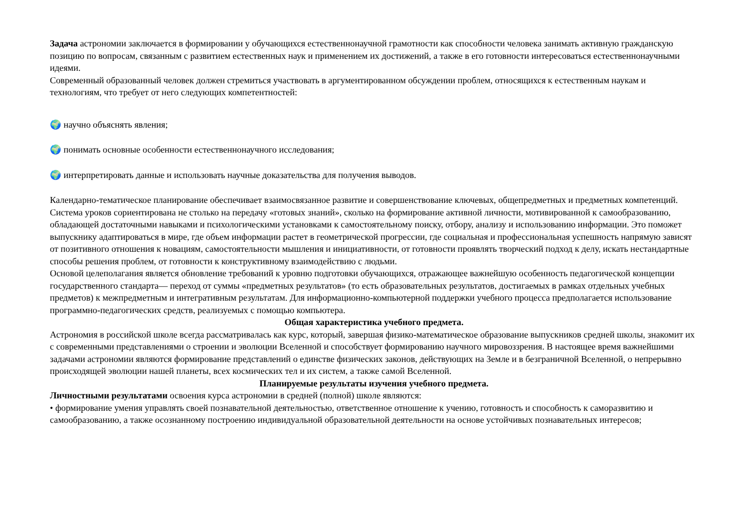Задача астрономии заключается в формировании у обучающихся естественнонаучной грамотности как способности человека занимать активную гражданскую позицию по вопросам, связанным с развитием естественных наук и применением их достижений, а также в его готовности интересоваться естественнонаучными идеями.
Современный образованный человек должен стремиться участвовать в аргументированном обсуждении проблем, относящихся к естественным наукам и технологиям, что требует от него следующих компетентностей:
🌍 научно объяснять явления;
🌍 понимать основные особенности естественнонаучного исследования;
🌍 интерпретировать данные и использовать научные доказательства для получения выводов.
Календарно-тематическое планирование обеспечивает взаимосвязанное развитие и совершенствование ключевых, общепредметных и предметных компетенций. Система уроков сориентирована не столько на передачу «готовых знаний», сколько на формирование активной личности, мотивированной к самообразованию, обладающей достаточными навыками и психологическими установками к самостоятельному поиску, отбору, анализу и использованию информации. Это поможет выпускнику адаптироваться в мире, где объем информации растет в геометрической прогрессии, где социальная и профессиональная успешность напрямую зависят от позитивного отношения к новациям, самостоятельности мышления и инициативности, от готовности проявлять творческий подход к делу, искать нестандартные способы решения проблем, от готовности к конструктивному взаимодействию с людьми.
Основой целеполагания является обновление требований к уровню подготовки обучающихся, отражающее важнейшую особенность педагогической концепции государственного стандарта— переход от суммы «предметных результатов» (то есть образовательных результатов, достигаемых в рамках отдельных учебных предметов) к межпредметным и интегративным результатам. Для информационно-компьютерной поддержки учебного процесса предполагается использование программно-педагогических средств, реализуемых с помощью компьютера.
Общая характеристика учебного предмета.
Астрономия в российской школе всегда рассматривалась как курс, который, завершая физико-математическое образование выпускников средней школы, знакомит их с современными представлениями о строении и эволюции Вселенной и способствует формированию научного мировоззрения. В настоящее время важнейшими задачами астрономии являются формирование представлений о единстве физических законов, действующих на Земле и в безграничной Вселенной, о непрерывно происходящей эволюции нашей планеты, всех космических тел и их систем, а также самой Вселенной.
Планируемые результаты изучения учебного предмета.
Личностными результатами освоения курса астрономии в средней (полной) школе являются:
• формирование умения управлять своей познавательной деятельностью, ответственное отношение к учению, готовность и способность к саморазвитию и самообразованию, а также осознанному построению индивидуальной образовательной деятельности на основе устойчивых познавательных интересов;